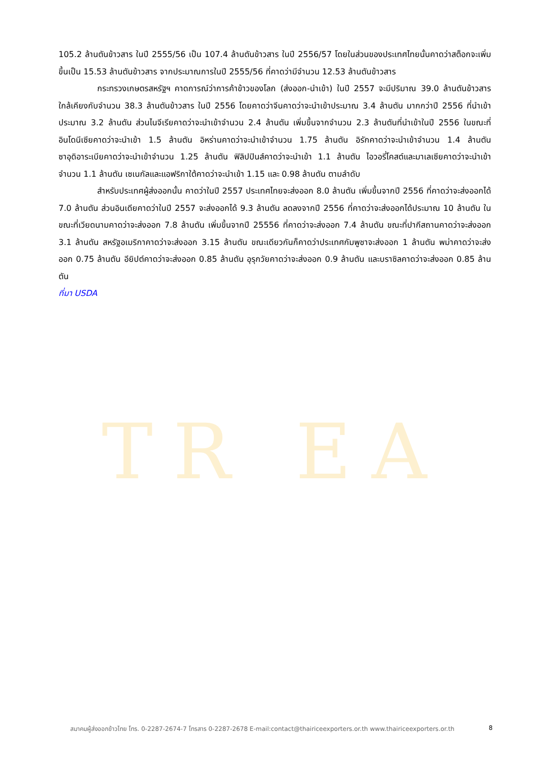TR EA
105.2 ล้านตันข้าวสาร ในปี 2555/56 เป็น 107.4 ล้านตันข้าวสาร ในปี 2556/57 โดยในส่วนของประเทศไทยนั้นคาดว่าสต็อกจะเพิ่มขึ้นเป็น 15.53 ล้านตันข้าวสาร จากประมาณการในปี 2555/56 ที่คาดว่ามีจำนวน 12.53 ล้านตันข้าวสาร
กระทรวงเกษตรสหรัฐฯ คาดการณ์ว่าการค้าข้าวของโลก (ส่งออก-นำเข้า) ในปี 2557 จะมีปริมาณ 39.0 ล้านตันข้าวสาร ใกล้เคียงกับจำนวน 38.3 ล้านตันข้าวสาร ในปี 2556 โดยคาดว่าจีนคาดว่าจะนำเข้าประมาณ 3.4 ล้านตัน มากกว่าปี 2556 ที่นำเข้าประมาณ 3.2 ล้านตัน ส่วนไนจีเรียคาดว่าจะนำเข้าจำนวน 2.4 ล้านตัน เพิ่มขึ้นจากจำนวน 2.3 ล้านตันที่นำเข้าในปี 2556 ในขณะที่อินโดนีเซียคาดว่าจะนำเข้า 1.5 ล้านตัน อิหร่านคาดว่าจะนำเข้าจำนวน 1.75 ล้านตัน อิรักคาดว่าจะนำเข้าจำนวน 1.4 ล้านตัน ซาอุดิอาระเบียคาดว่าจะนำเข้าจำนวน 1.25 ล้านตัน ฟิลิปปินส์คาดว่าจะนำเข้า 1.1 ล้านตัน ไอวอรี่โคสต์และมาเลเซียคาดว่าจะนำเข้าจำนวน 1.1 ล้านตัน เซเนกัลและแอฟริกาใต้คาดว่าจะนำเข้า 1.15 และ 0.98 ล้านตัน ตามลำดับ
สำหรับประเทศผู้ส่งออกนั้น คาดว่าในปี 2557 ประเทศไทยจะส่งออก 8.0 ล้านตัน เพิ่มขึ้นจากปี 2556 ที่คาดว่าจะส่งออกได้ 7.0 ล้านตัน ส่วนอินเดียคาดว่าในปี 2557 จะส่งออกได้ 9.3 ล้านตัน ลดลงจากปี 2556 ที่คาดว่าจะส่งออกได้ประมาณ 10 ล้านตัน ในขณะที่เวียดนามคาดว่าจะส่งออก 7.8 ล้านตัน เพิ่มขึ้นจากปี 25556 ที่คาดว่าจะส่งออก 7.4 ล้านตัน ขณะที่ปากีสถานคาดว่าจะส่งออก 3.1 ล้านตัน สหรัฐอเมริกาคาดว่าจะส่งออก 3.15 ล้านตัน ขณะเดียวกันก็คาดว่าประเทศกัมพูชาจะส่งออก 1 ล้านตัน พม่าคาดว่าจะส่งออก 0.75 ล้านตัน อียิปต์คาดว่าจะส่งออก 0.85 ล้านตัน อุรุกวัยคาดว่าจะส่งออก 0.9 ล้านตัน และบราซิลคาดว่าจะส่งออก 0.85 ล้านตัน
ที่มา USDA
สมาคมผู้ส่งออกข้าวไทย โทร. 0-2287-2674-7 โทรสาร 0-2287-2678 E-mail:contact@thairiceexporters.or.th www.thairiceexporters.or.th 8